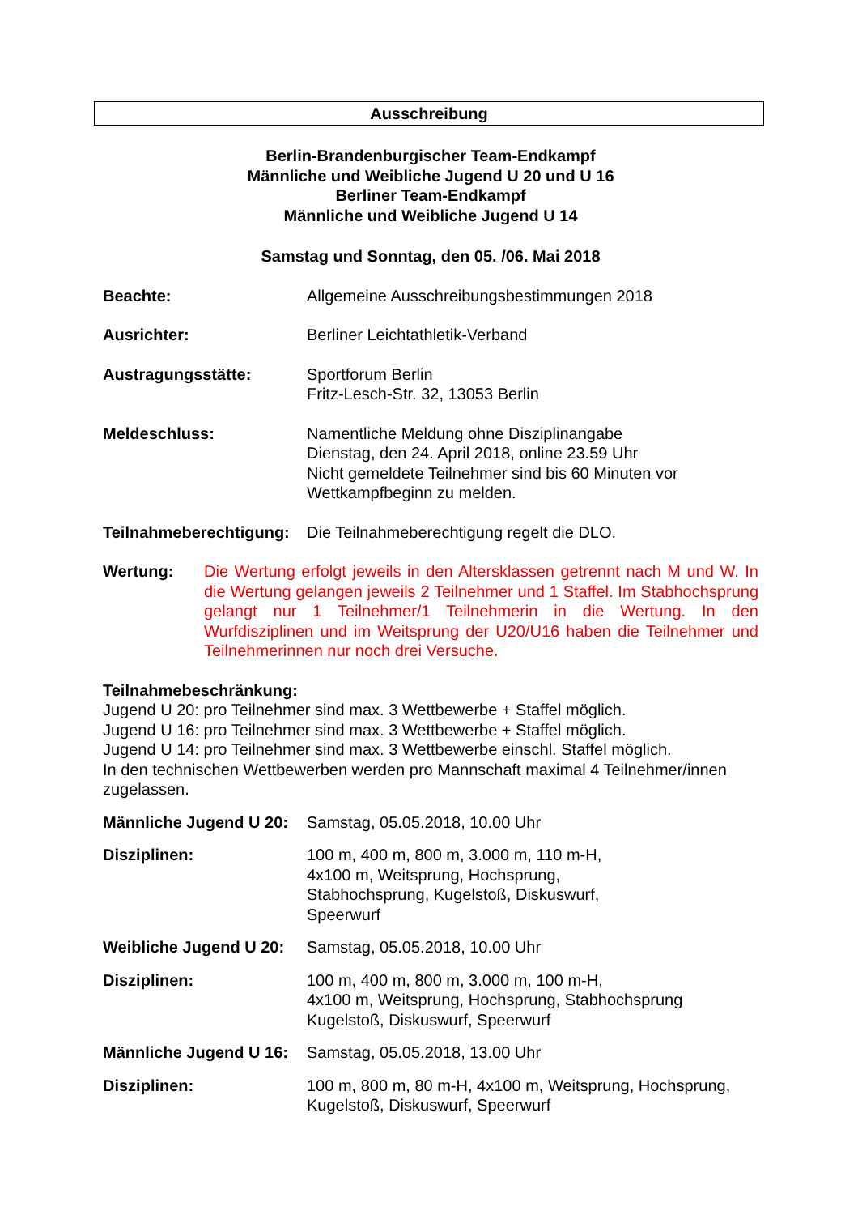Ausschreibung
Berlin-Brandenburgischer Team-Endkampf
Männliche und Weibliche Jugend U 20 und U 16
Berliner Team-Endkampf
Männliche und Weibliche Jugend U 14
Samstag und Sonntag, den 05. /06. Mai 2018
Beachte: Allgemeine Ausschreibungsbestimmungen 2018
Ausrichter: Berliner Leichtathletik-Verband
Austragungsstätte: Sportforum Berlin
Fritz-Lesch-Str. 32, 13053 Berlin
Meldeschluss: Namentliche Meldung ohne Disziplinangabe
Dienstag, den 24. April 2018, online 23.59 Uhr
Nicht gemeldete Teilnehmer sind bis 60 Minuten vor
Wettkampfbeginn zu melden.
Teilnahmeberechtigung:
Die Teilnahmeberechtigung regelt die DLO.
Wertung: Die Wertung erfolgt jeweils in den Altersklassen getrennt nach M und W. In die Wertung gelangen jeweils 2 Teilnehmer und 1 Staffel. Im Stabhochsprung gelangt nur 1 Teilnehmer/1 Teilnehmerin in die Wertung. In den Wurfdisziplinen und im Weitsprung der U20/U16 haben die Teilnehmer und Teilnehmerinnen nur noch drei Versuche.
Teilnahmebeschränkung:
Jugend U 20: pro Teilnehmer sind max. 3 Wettbewerbe + Staffel möglich.
Jugend U 16: pro Teilnehmer sind max. 3 Wettbewerbe + Staffel möglich.
Jugend U 14: pro Teilnehmer sind max. 3 Wettbewerbe einschl. Staffel möglich.
In den technischen Wettbewerben werden pro Mannschaft maximal 4 Teilnehmer/innen zugelassen.
Männliche Jugend U 20:
Samstag, 05.05.2018, 10.00 Uhr
Disziplinen: 100 m, 400 m, 800 m, 3.000 m, 110 m-H,
4x100 m, Weitsprung, Hochsprung,
Stabhochsprung, Kugelstoß, Diskuswurf,
Speerwurf
Weibliche Jugend U 20:
Samstag, 05.05.2018, 10.00 Uhr
Disziplinen: 100 m, 400 m, 800 m, 3.000 m, 100 m-H,
4x100 m, Weitsprung, Hochsprung, Stabhochsprung
Kugelstoß, Diskuswurf, Speerwurf
Männliche Jugend U 16:
Samstag, 05.05.2018, 13.00 Uhr
Disziplinen: 100 m, 800 m, 80 m-H, 4x100 m, Weitsprung, Hochsprung,
Kugelstoß, Diskuswurf, Speerwurf